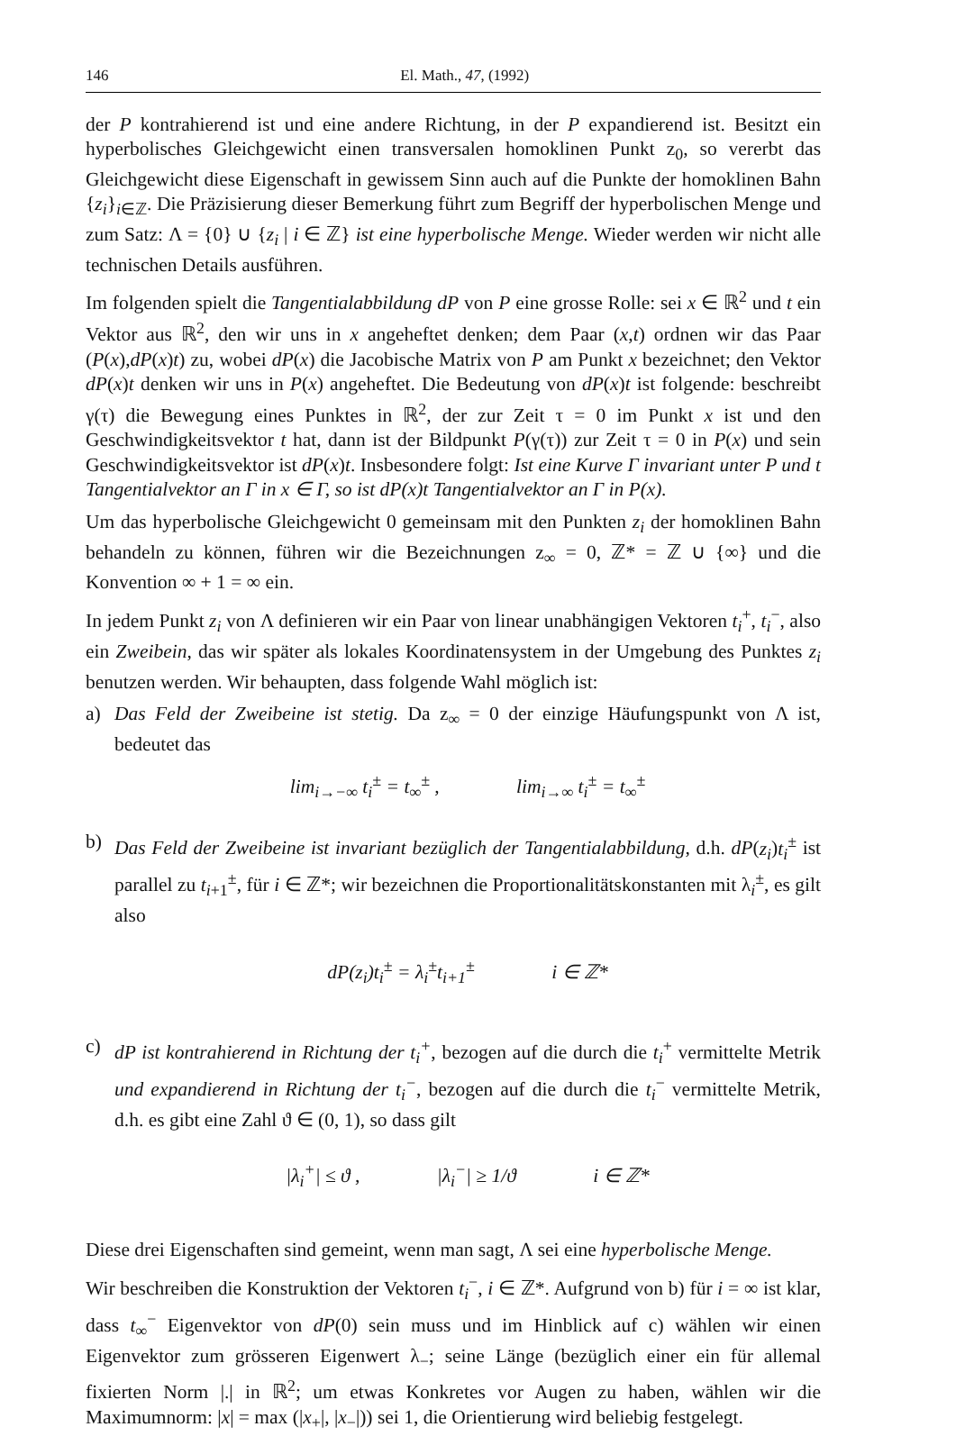146 El. Math., 47, (1992)
der P kontrahierend ist und eine andere Richtung, in der P expandierend ist. Besitzt ein hyperbolisches Gleichgewicht einen transversalen homoklinen Punkt z<sub>0</sub>, so vererbt das Gleichgewicht diese Eigenschaft in gewissem Sinn auch auf die Punkte der homoklinen Bahn {z<sub>i</sub>}<sub>i∈ℤ</sub>. Die Präzisierung dieser Bemerkung führt zum Begriff der hyperbolischen Menge und zum Satz: Λ = {0} ∪ {z<sub>i</sub> | i ∈ ℤ} ist eine hyperbolische Menge. Wieder werden wir nicht alle technischen Details ausführen.
Im folgenden spielt die Tangentialabbildung dP von P eine grosse Rolle: sei x ∈ ℝ<sup>2</sup> und t ein Vektor aus ℝ<sup>2</sup>, den wir uns in x angeheftet denken; dem Paar (x,t) ordnen wir das Paar (P(x),dP(x)t) zu, wobei dP(x) die Jacobische Matrix von P am Punkt x bezeichnet; den Vektor dP(x)t denken wir uns in P(x) angeheftet. Die Bedeutung von dP(x)t ist folgende: beschreibt γ(τ) die Bewegung eines Punktes in ℝ<sup>2</sup>, der zur Zeit τ = 0 im Punkt x ist und den Geschwindigkeitsvektor t hat, dann ist der Bildpunkt P(γ(τ)) zur Zeit τ = 0 in P(x) und sein Geschwindigkeitsvektor ist dP(x)t. Insbesondere folgt: Ist eine Kurve Γ invariant unter P und t Tangentialvektor an Γ in x ∈ Γ, so ist dP(x)t Tangentialvektor an Γ in P(x).
Um das hyperbolische Gleichgewicht 0 gemeinsam mit den Punkten z<sub>i</sub> der homoklinen Bahn behandeln zu können, führen wir die Bezeichnungen z<sub>∞</sub> = 0, ℤ* = ℤ ∪ {∞} und die Konvention ∞ + 1 = ∞ ein.
In jedem Punkt z<sub>i</sub> von Λ definieren wir ein Paar von linear unabhängigen Vektoren t<sub>i</sub><sup>+</sup>, t<sub>i</sub><sup>−</sup>, also ein Zweibein, das wir später als lokales Koordinatensystem in der Umgebung des Punktes z<sub>i</sub> benutzen werden. Wir behaupten, dass folgende Wahl möglich ist:
a) Das Feld der Zweibeine ist stetig. Da z<sub>∞</sub> = 0 der einzige Häufungspunkt von Λ ist, bedeutet das
lim<sub>i→−∞</sub> t<sub>i</sub><sup>±</sup> = t<sub>∞</sub><sup>±</sup> , lim<sub>i→∞</sub> t<sub>i</sub><sup>±</sup> = t<sub>∞</sub><sup>±</sup>
b) Das Feld der Zweibeine ist invariant bezüglich der Tangentialabbildung, d.h. dP(z<sub>i</sub>)t<sub>i</sub><sup>±</sup> ist parallel zu t<sub>i+1</sub><sup>±</sup>, für i ∈ ℤ*; wir bezeichnen die Proportionalitätskonstanten mit λ<sub>i</sub><sup>±</sup>, es gilt also
dP(z<sub>i</sub>)t<sub>i</sub><sup>±</sup> = λ<sub>i</sub><sup>±</sup>t<sub>i+1</sub><sup>±</sup> i ∈ ℤ*
c) dP ist kontrahierend in Richtung der t<sub>i</sub><sup>+</sup>, bezogen auf die durch die t<sub>i</sub><sup>+</sup> vermittelte Metrik und expandierend in Richtung der t<sub>i</sub><sup>−</sup>, bezogen auf die durch die t<sub>i</sub><sup>−</sup> vermittelte Metrik, d.h. es gibt eine Zahl ϑ ∈ (0, 1), so dass gilt
|λ<sub>i</sub><sup>+</sup>| ≤ ϑ , |λ<sub>i</sub><sup>−</sup>| ≥ 1/ϑ i ∈ ℤ*
Diese drei Eigenschaften sind gemeint, wenn man sagt, Λ sei eine hyperbolische Menge.
Wir beschreiben die Konstruktion der Vektoren t<sub>i</sub><sup>−</sup>, i ∈ ℤ*. Aufgrund von b) für i = ∞ ist klar, dass t<sub>∞</sub><sup>−</sup> Eigenvektor von dP(0) sein muss und im Hinblick auf c) wählen wir einen Eigenvektor zum grösseren Eigenwert λ<sub>−</sub>; seine Länge (bezüglich einer ein für allemal fixierten Norm |.| in ℝ<sup>2</sup>; um etwas Konkretes vor Augen zu haben, wählen wir die Maximumnorm: |x| = max (|x<sub>+</sub>|, |x<sub>−</sub>|)) sei 1, die Orientierung wird beliebig festgelegt.